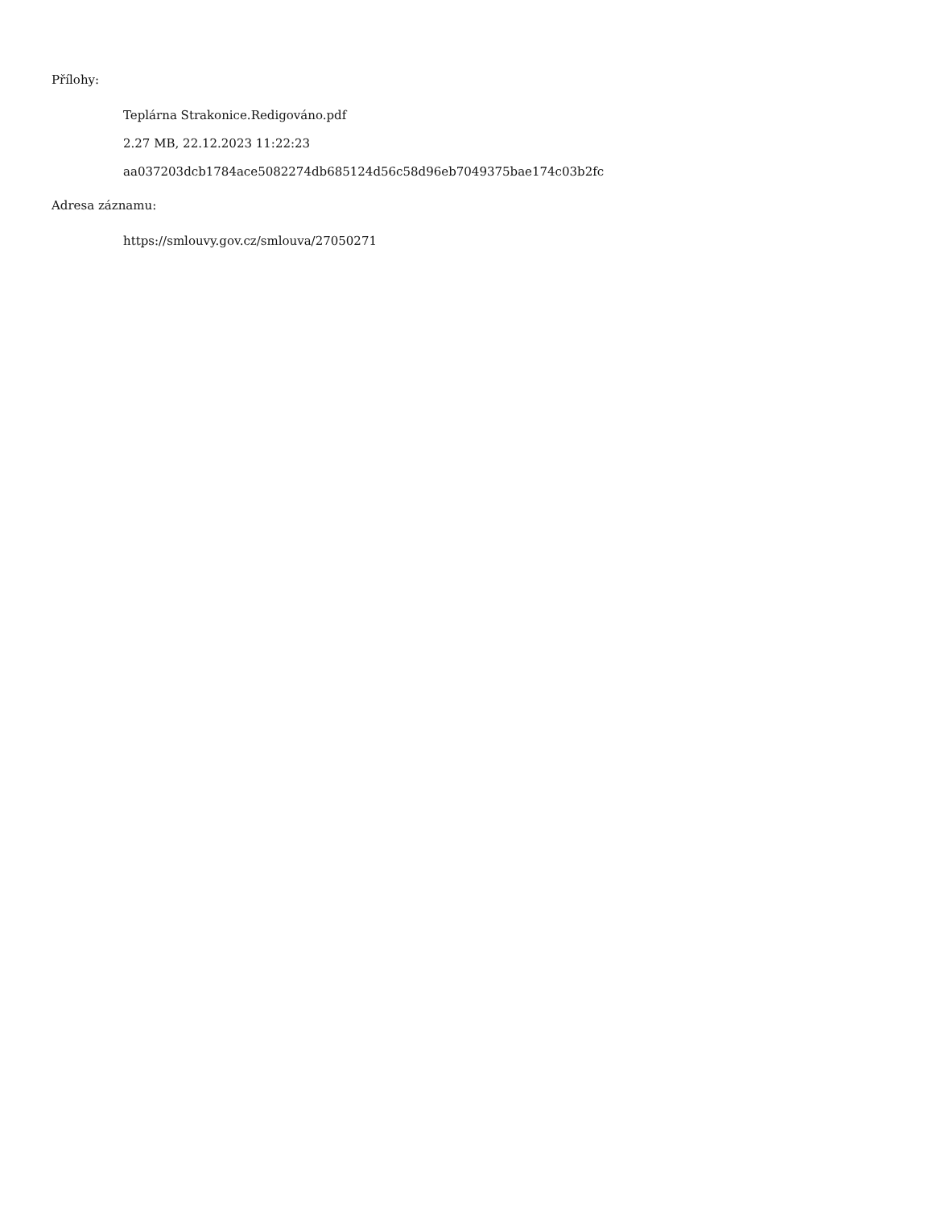Přílohy:
Teplárna Strakonice.Redigováno.pdf
2.27 MB, 22.12.2023 11:22:23
aa037203dcb1784ace5082274db685124d56c58d96eb7049375bae174c03b2fc
Adresa záznamu:
https://smlouvy.gov.cz/smlouva/27050271